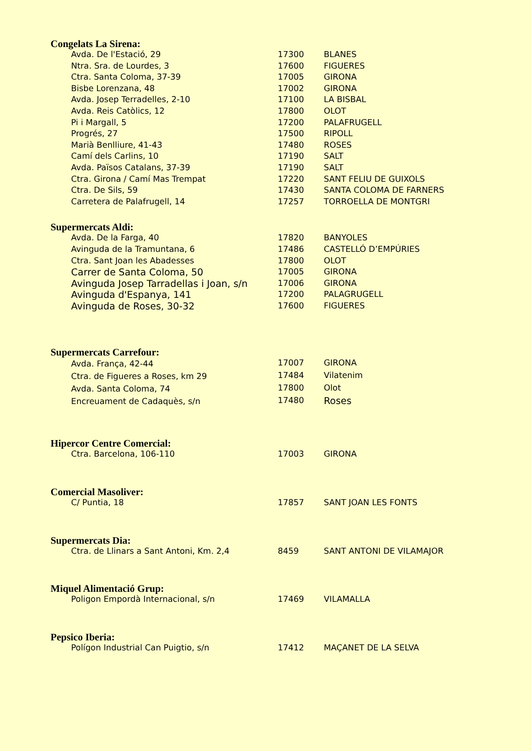Congelats La Sirena:
| Avda. De l'Estació, 29 | 17300 | BLANES |
| Ntra. Sra. de Lourdes, 3 | 17600 | FIGUERES |
| Ctra. Santa Coloma, 37-39 | 17005 | GIRONA |
| Bisbe Lorenzana, 48 | 17002 | GIRONA |
| Avda. Josep Terradelles, 2-10 | 17100 | LA BISBAL |
| Avda. Reis Catòlics, 12 | 17800 | OLOT |
| Pi i Margall, 5 | 17200 | PALAFRUGELL |
| Progrés, 27 | 17500 | RIPOLL |
| Marià Benlliure, 41-43 | 17480 | ROSES |
| Camí dels Carlins, 10 | 17190 | SALT |
| Avda. Països Catalans, 37-39 | 17190 | SALT |
| Ctra. Girona / Camí Mas Trempat | 17220 | SANT FELIU DE GUIXOLS |
| Ctra. De Sils, 59 | 17430 | SANTA COLOMA DE FARNERS |
| Carretera de Palafrugell, 14 | 17257 | TORROELLA DE MONTGRI |
Supermercats Aldi:
| Avda. De la Farga, 40 | 17820 | BANYOLES |
| Avinguda de la Tramuntana, 6 | 17486 | CASTELLÓ D’EMPÚRIES |
| Ctra. Sant Joan les Abadesses | 17800 | OLOT |
| Carrer de Santa Coloma, 50 | 17005 | GIRONA |
| Avinguda Josep Tarradellas i Joan, s/n | 17006 | GIRONA |
| Avinguda d'Espanya, 141 | 17200 | PALAGRUGELL |
| Avinguda de Roses, 30-32 | 17600 | FIGUERES |
Supermercats Carrefour:
| Avda. França, 42-44 | 17007 | GIRONA |
| Ctra. de Figueres a Roses, km 29 | 17484 | Vilatenim |
| Avda. Santa Coloma, 74 | 17800 | Olot |
| Encreuament de Cadaquès, s/n | 17480 | Roses |
Hipercor Centre Comercial:
| Ctra. Barcelona, 106-110 | 17003 | GIRONA |
Comercial Masoliver:
| C/ Puntia, 18 | 17857 | SANT JOAN LES FONTS |
Supermercats Dia:
| Ctra. de Llinars a Sant Antoni, Km. 2,4 | 8459 | SANT ANTONI DE VILAMAJOR |
Miquel Alimentació Grup:
| Poligon Empordà Internacional, s/n | 17469 | VILAMALLA |
Pepsico Iberia:
| Polígon Industrial Can Puigtio, s/n | 17412 | MAÇANET DE LA SELVA |